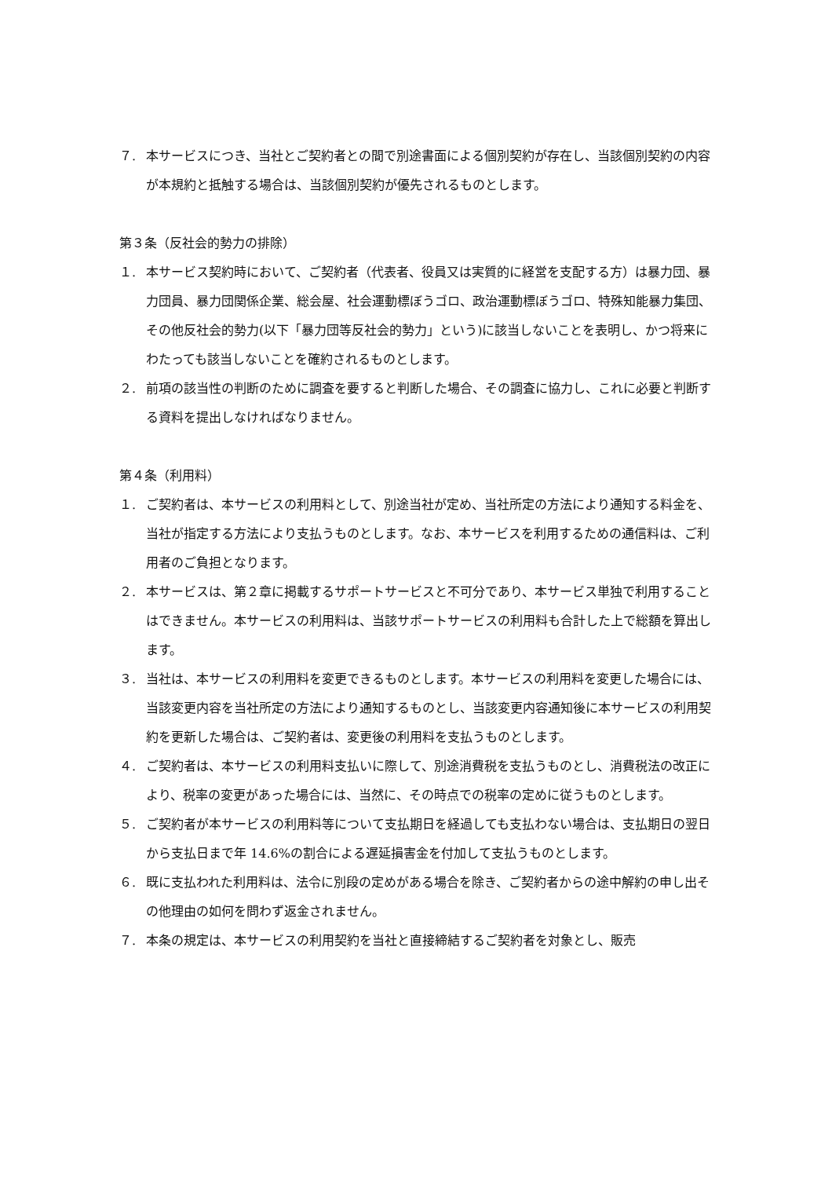７. 本サービスにつき、当社とご契約者との間で別途書面による個別契約が存在し、当該個別契約の内容が本規約と抵触する場合は、当該個別契約が優先されるものとします。
第３条（反社会的勢力の排除）
１. 本サービス契約時において、ご契約者（代表者、役員又は実質的に経営を支配する方）は暴力団、暴力団員、暴力団関係企業、総会屋、社会運動標ぼうゴロ、政治運動標ぼうゴロ、特殊知能暴力集団、その他反社会的勢力(以下「暴力団等反社会的勢力」という)に該当しないことを表明し、かつ将来にわたっても該当しないことを確約されるものとします。
２. 前項の該当性の判断のために調査を要すると判断した場合、その調査に協力し、これに必要と判断する資料を提出しなければなりません。
第４条（利用料）
１. ご契約者は、本サービスの利用料として、別途当社が定め、当社所定の方法により通知する料金を、当社が指定する方法により支払うものとします。なお、本サービスを利用するための通信料は、ご利用者のご負担となります。
２. 本サービスは、第２章に掲載するサポートサービスと不可分であり、本サービス単独で利用することはできません。本サービスの利用料は、当該サポートサービスの利用料も合計した上で総額を算出します。
３. 当社は、本サービスの利用料を変更できるものとします。本サービスの利用料を変更した場合には、当該変更内容を当社所定の方法により通知するものとし、当該変更内容通知後に本サービスの利用契約を更新した場合は、ご契約者は、変更後の利用料を支払うものとします。
４. ご契約者は、本サービスの利用料支払いに際して、別途消費税を支払うものとし、消費税法の改正により、税率の変更があった場合には、当然に、その時点での税率の定めに従うものとします。
５. ご契約者が本サービスの利用料等について支払期日を経過しても支払わない場合は、支払期日の翌日から支払日まで年 14.6%の割合による遅延損害金を付加して支払うものとします。
６. 既に支払われた利用料は、法令に別段の定めがある場合を除き、ご契約者からの途中解約の申し出その他理由の如何を問わず返金されません。
７. 本条の規定は、本サービスの利用契約を当社と直接締結するご契約者を対象とし、販売